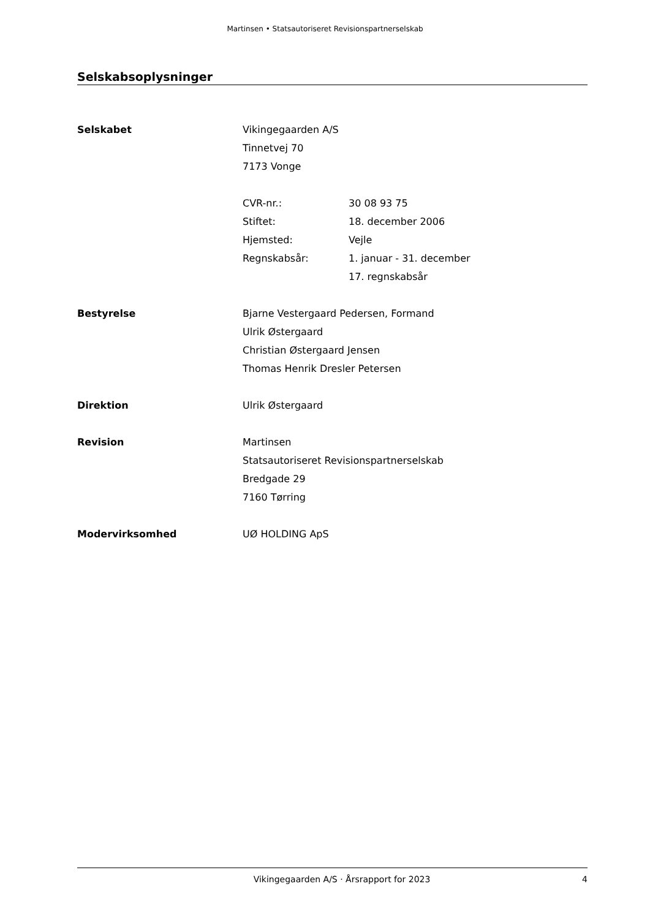Martinsen • Statsautoriseret Revisionspartnerselskab
Selskabsoplysninger
Selskabet Vikingegaarden A/S
Tinnetvej 70
7173 Vonge
CVR-nr.: 30 08 93 75
Stiftet: 18. december 2006
Hjemsted: Vejle
Regnskabsår: 1. januar - 31. december
17. regnskabsår
Bestyrelse Bjarne Vestergaard Pedersen, Formand
Ulrik Østergaard
Christian Østergaard Jensen
Thomas Henrik Dresler Petersen
Direktion Ulrik Østergaard
Revision Martinsen
Statsautoriseret Revisionspartnerselskab
Bredgade 29
7160 Tørring
Modervirksomhed UØ HOLDING ApS
Vikingegaarden A/S · Årsrapport for 2023 4